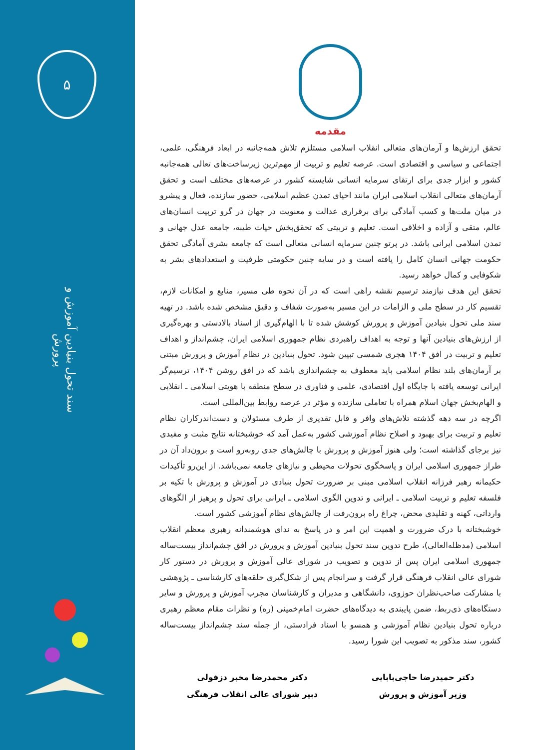۵
سند تحول بنیادین آموزش و پرورش
مقدمه
تحقق ارزش‌ها و آرمان‌های متعالی انقلاب اسلامی مستلزم تلاش همه‌جانبه در ابعاد فرهنگی، علمی، اجتماعی و سیاسی و اقتصادی است. عرصه تعلیم و تربیت از مهم‌ترین زیرساخت‌های تعالی همه‌جانبه کشور و ابزار جدی برای ارتقای سرمایه انسانی شایسته کشور در عرصه‌های مختلف است و تحقق آرمان‌های متعالی انقلاب اسلامی ایران مانند احیای تمدن عظیم اسلامی، حضور سازنده، فعال و پیشرو در میان ملت‌ها و کسب آمادگی برای برقراری عدالت و معنویت در جهان در گرو تربیت انسان‌های عالم، متقی و آزاده و اخلاقی است. تعلیم و تربیتی که تحقق‌بخش حیات طیبه، جامعه عدل جهانی و تمدن اسلامی ایرانی باشد. در پرتو چنین سرمایه انسانی متعالی است که جامعه بشری آمادگی تحقق حکومت جهانی انسان کامل را یافته است و در سایه چنین حکومتی ظرفیت و استعدادهای بشر به شکوفایی و کمال خواهد رسید.
تحقق این هدف نیازمند ترسیم نقشه راهی است که در آن نحوه طی مسیر، منابع و امکانات لازم، تقسیم کار در سطح ملی و الزامات در این مسیر به‌صورت شفاف و دقیق مشخص شده باشد. در تهیه سند ملی تحول بنیادین آموزش و پرورش کوشش شده تا با الهام‌گیری از اسناد بالادستی و بهره‌گیری از ارزش‌های بنیادین آنها و توجه به اهداف راهبردی نظام جمهوری اسلامی ایران، چشم‌انداز و اهداف تعلیم و تربیت در افق ۱۴۰۴ هجری شمسی تبیین شود. تحول بنیادین در نظام آموزش و پرورش مبتنی بر آرمان‌های بلند نظام اسلامی باید معطوف به چشم‌اندازی باشد که در افق روشن ۱۴۰۴، ترسیم‌گر ایرانی توسعه یافته با جایگاه اول اقتصادی، علمی و فناوری در سطح منطقه با هویتی اسلامی ـ انقلابی و الهام‌بخش جهان اسلام همراه با تعاملی سازنده و مؤثر در عرصه روابط بین‌المللی است.
اگرچه در سه دهه گذشته تلاش‌های وافر و قابل تقدیری از طرف مسئولان و دست‌اندرکاران نظام تعلیم و تربیت برای بهبود و اصلاح نظام آموزشی کشور به‌عمل آمد که خوشبختانه نتایج مثبت و مفیدی نیز برجای گذاشته است؛ ولی هنوز آموزش و پرورش با چالش‌های جدی روبه‌رو است و برون‌داد آن در طراز جمهوری اسلامی ایران و پاسخگوی تحولات محیطی و نیازهای جامعه نمی‌باشد. از این‌رو تأکیدات حکیمانه رهبر فرزانه انقلاب اسلامی مبنی بر ضرورت تحول بنیادی در آموزش و پرورش با تکیه بر فلسفه تعلیم و تربیت اسلامی ـ ایرانی و تدوین الگوی اسلامی ـ ایرانی برای تحول و پرهیز از الگوهای وارداتی، کهنه و تقلیدی محض، چراغ راه برون‌رفت از چالش‌های نظام آموزشی کشور است.
خوشبختانه با درک ضرورت و اهمیت این امر و در پاسخ به ندای هوشمندانه رهبری معظم انقلاب اسلامی (مدظله‌العالی)، طرح تدوین سند تحول بنیادین آموزش و پرورش در افق چشم‌انداز بیست‌ساله جمهوری اسلامی ایران پس از تدوین و تصویب در شورای عالی آموزش و پرورش در دستور کار شورای عالی انقلاب فرهنگی قرار گرفت و سرانجام پس از شکل‌گیری حلقه‌های کارشناسی ـ پژوهشی با مشارکت صاحب‌نظران حوزوی، دانشگاهی و مدیران و کارشناسان مجرب آموزش و پرورش و سایر دستگاه‌های ذی‌ربط، ضمن پایبندی به دیدگاه‌های حضرت امام‌خمینی (ره) و نظرات مقام معظم رهبری درباره تحول بنیادین نظام آموزشی و همسو با اسناد فرادستی، از جمله سند چشم‌انداز بیست‌ساله کشور، سند مذکور به تصویب این شورا رسید.
دکتر حمیدرضا حاجی‌بابایی
وزیر آموزش و پرورش
دکتر محمدرضا مخبر دزفولی
دبیر شورای عالی انقلاب فرهنگی